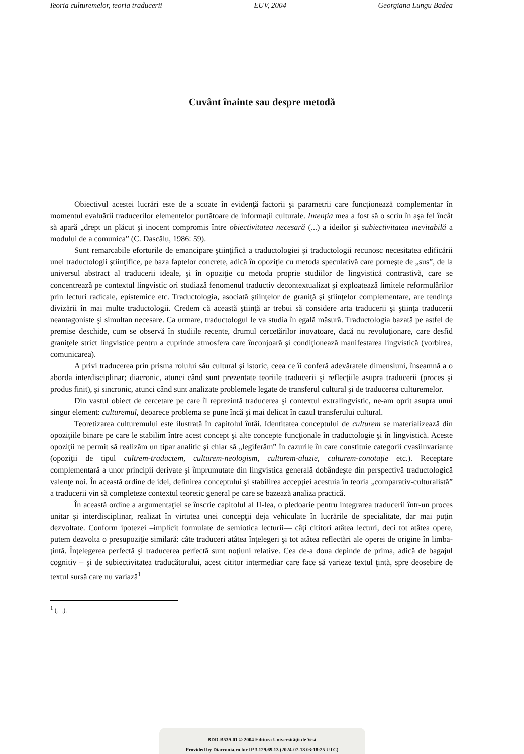Teoria culturemelor, teoria traducerii EUV, 2004 Georgiana Lungu Badea
Cuvânt înainte sau despre metodă
Obiectivul acestei lucrări este de a scoate în evidenţă factorii şi parametrii care funcţionează complementar în momentul evaluării traducerilor elementelor purtătoare de informaţii culturale. Intenţia mea a fost să o scriu în aşa fel încât să apară „drept un plăcut şi inocent compromis între obiectivitatea necesară (...) a ideilor şi subiectivitatea inevitabilă a modului de a comunica” (C. Dascălu, 1986: 59).
Sunt remarcabile eforturile de emancipare ştiinţifică a traductologiei şi traductologii recunosc necesitatea edificării unei traductologii ştiinţifice, pe baza faptelor concrete, adică în opoziţie cu metoda speculativă care porneşte de „sus”, de la universul abstract al traducerii ideale, şi în opoziţie cu metoda proprie studiilor de lingvistică contrastivă, care se concentrează pe contextul lingvistic ori studiază fenomenul traductiv decontextualizat şi exploatează limitele reformulărilor prin lecturi radicale, epistemice etc. Traductologia, asociată ştiinţelor de graniţă şi ştiinţelor complementare, are tendinţa divizării în mai multe traductologii. Credem că această ştiinţă ar trebui să considere arta traducerii şi ştiinţa traducerii neantagoniste şi simultan necesare. Ca urmare, traductologul le va studia în egală măsură. Traductologia bazată pe astfel de premise deschide, cum se observă în studiile recente, drumul cercetărilor inovatoare, dacă nu revoluţionare, care desfid graniţele strict lingvistice pentru a cuprinde atmosfera care înconjoară şi condiţionează manifestarea lingvistică (vorbirea, comunicarea).
A privi traducerea prin prisma rolului său cultural şi istoric, ceea ce îi conferă adevăratele dimensiuni, înseamnă a o aborda interdisciplinar; diacronic, atunci când sunt prezentate teoriile traducerii şi reflecţiile asupra traducerii (proces şi produs finit), şi sincronic, atunci când sunt analizate problemele legate de transferul cultural şi de traducerea culturemelor.
Din vastul obiect de cercetare pe care îl reprezintă traducerea şi contextul extralingvistic, ne-am oprit asupra unui singur element: culturemul, deoarece problema se pune încă şi mai delicat în cazul transferului cultural.
Teoretizarea culturemului este ilustrată în capitolul întâi. Identitatea conceptului de culturem se materializează din opoziţiile binare pe care le stabilim între acest concept şi alte concepte funcţionale în traductologie şi în lingvistică. Aceste opoziţii ne permit să realizăm un tipar analitic şi chiar să „legiferăm” în cazurile în care constituie categorii cvasiinvariante (opoziţii de tipul cultrem-traductem, culturem-neologism, culturem-aluzie, culturem-conotaţie etc.). Receptare complementară a unor principii derivate şi împrumutate din lingvistica generală dobândeşte din perspectivă traductologică valenţe noi. În această ordine de idei, definirea conceptului şi stabilirea accepţiei acestuia în teoria „comparativ-culturalistă” a traducerii vin să completeze contextul teoretic general pe care se bazează analiza practică.
În această ordine a argumentaţiei se înscrie capitolul al II-lea, o pledoarie pentru integrarea traducerii într-un proces unitar şi interdisciplinar, realizat în virtutea unei concepţii deja vehiculate în lucrările de specialitate, dar mai puţin dezvoltate. Conform ipotezei –implicit formulate de semiotica lecturii— câţi cititori atâtea lecturi, deci tot atâtea opere, putem dezvolta o presupoziţie similară: câte traduceri atâtea înţelegeri şi tot atâtea reflectări ale operei de origine în limba-ţintă. Înţelegerea perfectă şi traducerea perfectă sunt noţiuni relative. Cea de-a doua depinde de prima, adică de bagajul cognitiv – şi de subiectivitatea traducătorului, acest cititor intermediar care face să varieze textul ţintă, spre deosebire de textul sursă care nu variază<sup>1</sup>
<sup>1</sup> (…).
BDD-B539-01 © 2004 Editura Universităţii de Vest
Provided by Diacronia.ro for IP 3.129.69.13 (2024-07-18 03:18:25 UTC)